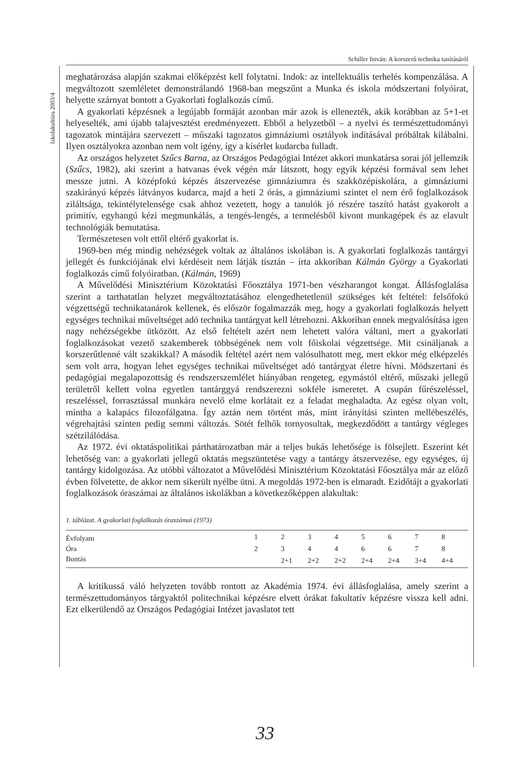Schiller István: A korszerű technika tanításáról
Iskolakultúra 2003/4
meghatározása alapján szakmai előképzést kell folytatni. Indok: az intellektuális terhelés kompenzálása. A megváltozott szemléletet demonstrálandó 1968-ban megszűnt a Munka és iskola módszertani folyóirat, helyette szárnyat bontott a Gyakorlati foglalkozás című.
A gyakorlati képzésnek a legújabb formáját azonban már azok is ellenezték, akik korábban az 5+1-et helyeselték, ami újabb talajvesztést eredményezett. Ebből a helyzetből – a nyelvi és természettudományi tagozatok mintájára szervezett – műszaki tagozatos gimnáziumi osztályok indításával próbáltak kilábalni. Ilyen osztályokra azonban nem volt igény, így a kísérlet kudarcba fulladt.
Az országos helyzetet Szűcs Barna, az Országos Pedagógiai Intézet akkori munkatársa sorai jól jellemzik (Szűcs, 1982), aki szerint a hatvanas évek végén már látszott, hogy egyik képzési formával sem lehet messze jutni. A középfokú képzés átszervezése gimnáziumra és szakközépiskolára, a gimnáziumi szakirányú képzés látványos kudarca, majd a heti 2 órás, a gimnáziumi szintet el nem érő foglalkozások ziláltsága, tekintélytelensége csak ahhoz vezetett, hogy a tanulók jó részére taszító hatást gyakorolt a primitív, egyhangú kézi megmunkálás, a tengés-lengés, a termelésből kivont munkagépek és az elavult technológiák bemutatása.
Természetesen volt ettől eltérő gyakorlat is.
1969-ben még mindig nehézségek voltak az általános iskolában is. A gyakorlati foglalkozás tantárgyi jellegét és funkciójának elvi kérdéseit nem látják tisztán – írta akkoriban Kálmán György a Gyakorlati foglalkozás című folyóiratban. (Kálmán, 1969)
A Művelődési Minisztérium Közoktatási Főosztálya 1971-ben vészharangot kongat. Állásfoglalása szerint a tarthatatlan helyzet megváltoztatásához elengedhetetlenül szükséges két feltétel: felsőfokú végzettségű technikatanárok kellenek, és először fogalmazzák meg, hogy a gyakorlati foglalkozás helyett egységes technikai műveltséget adó technika tantárgyat kell létrehozni. Akkoriban ennek megvalósítása igen nagy nehézségekbe ütközött. Az első feltételt azért nem lehetett valóra váltani, mert a gyakorlati foglalkozásokat vezető szakemberek többségének nem volt főiskolai végzettsége. Mit csináljanak a korszerűtlenné vált szakikkal? A második feltétel azért nem valósulhatott meg, mert ekkor még elképzelés sem volt arra, hogyan lehet egységes technikai műveltséget adó tantárgyat életre hívni. Módszertani és pedagógiai megalapozottság és rendszerszemlélet hiányában rengeteg, egymástól eltérő, műszaki jellegű területről kellett volna egyetlen tantárggyá rendszerezni sokféle ismeretet. A csupán fűrészeléssel, reszeléssel, forrasztással munkára nevelő elme korlátait ez a feladat meghaladta. Az egész olyan volt, mintha a kalapács filozofálgatna. Így aztán nem történt más, mint irányítási szinten mellébeszélés, végrehajtási szinten pedig semmi változás. Sötét felhők tornyosultak, megkezdődött a tantárgy végleges szétzilálódása.
Az 1972. évi oktatáspolitikai párthatározatban már a teljes bukás lehetősége is fölsejlett. Eszerint két lehetőség van: a gyakorlati jellegű oktatás megszüntetése vagy a tantárgy átszervezése, egy egységes, új tantárgy kidolgozása. Az utóbbi változatot a Művelődési Minisztérium Közoktatási Főosztálya már az előző évben fölvetette, de akkor nem sikerült nyélbe ütni. A megoldás 1972-ben is elmaradt. Ezidőtájt a gyakorlati foglalkozások óraszámai az általános iskolákban a következőképpen alakultak:
1. táblázat. A gyakorlati foglalkozás óraszámai (1973)
| Évfolyam | 1 | 2 | 3 | 4 | 5 | 6 | 7 | 8 |
| Óra | 2 | 3 | 4 | 4 | 6 | 6 | 7 | 8 |
| Bontás | | 2+1 | 2+2 | 2+2 | 2+4 | 2+4 | 3+4 | 4+4 |
A kritikussá váló helyzeten tovább rontott az Akadémia 1974. évi állásfoglalása, amely szerint a természettudományos tárgyaktól politechnikai képzésre elvett órákat fakultatív képzésre vissza kell adni. Ezt elkerülendő az Országos Pedagógiai Intézet javaslatot tett
33